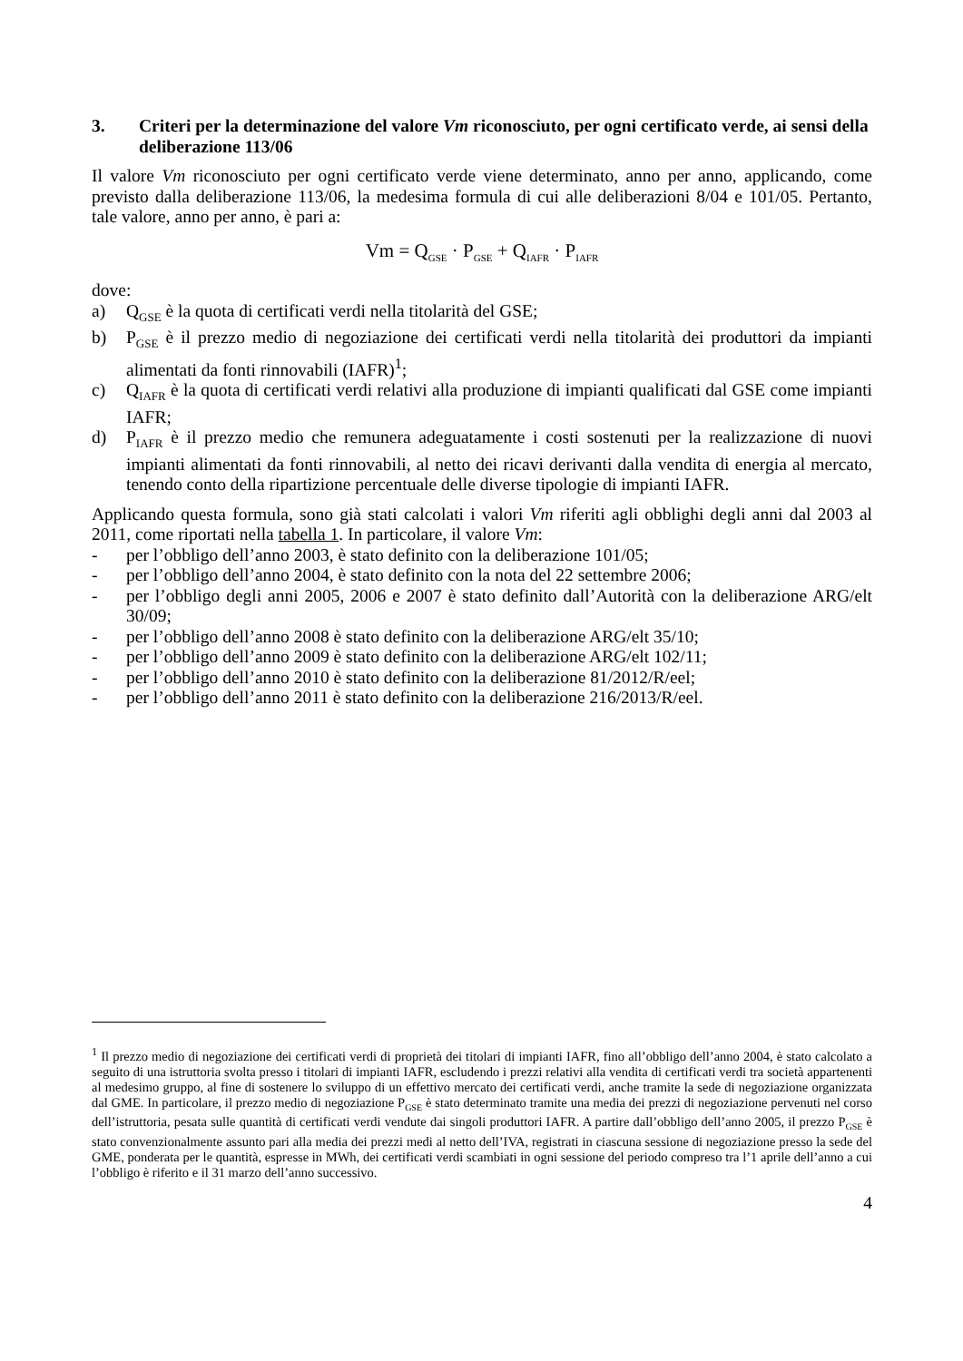3. Criteri per la determinazione del valore Vm riconosciuto, per ogni certificato verde, ai sensi della deliberazione 113/06
Il valore Vm riconosciuto per ogni certificato verde viene determinato, anno per anno, applicando, come previsto dalla deliberazione 113/06, la medesima formula di cui alle deliberazioni 8/04 e 101/05. Pertanto, tale valore, anno per anno, è pari a:
Vm = Q<sub>GSE</sub> · P<sub>GSE</sub> + Q<sub>IAFR</sub> · P<sub>IAFR</sub>
dove:
a) Q<sub>GSE</sub> è la quota di certificati verdi nella titolarità del GSE;
b) P<sub>GSE</sub> è il prezzo medio di negoziazione dei certificati verdi nella titolarità dei produttori da impianti alimentati da fonti rinnovabili (IAFR)<sup>1</sup>;
c) Q<sub>IAFR</sub> è la quota di certificati verdi relativi alla produzione di impianti qualificati dal GSE come impianti IAFR;
d) P<sub>IAFR</sub> è il prezzo medio che remunera adeguatamente i costi sostenuti per la realizzazione di nuovi impianti alimentati da fonti rinnovabili, al netto dei ricavi derivanti dalla vendita di energia al mercato, tenendo conto della ripartizione percentuale delle diverse tipologie di impianti IAFR.
Applicando questa formula, sono già stati calcolati i valori Vm riferiti agli obblighi degli anni dal 2003 al 2011, come riportati nella tabella 1. In particolare, il valore Vm:
- per l’obbligo dell’anno 2003, è stato definito con la deliberazione 101/05;
- per l’obbligo dell’anno 2004, è stato definito con la nota del 22 settembre 2006;
- per l’obbligo degli anni 2005, 2006 e 2007 è stato definito dall’Autorità con la deliberazione ARG/elt 30/09;
- per l’obbligo dell’anno 2008 è stato definito con la deliberazione ARG/elt 35/10;
- per l’obbligo dell’anno 2009 è stato definito con la deliberazione ARG/elt 102/11;
- per l’obbligo dell’anno 2010 è stato definito con la deliberazione 81/2012/R/eel;
- per l’obbligo dell’anno 2011 è stato definito con la deliberazione 216/2013/R/eel.
<sup>1</sup> Il prezzo medio di negoziazione dei certificati verdi di proprietà dei titolari di impianti IAFR, fino all’obbligo dell’anno 2004, è stato calcolato a seguito di una istruttoria svolta presso i titolari di impianti IAFR, escludendo i prezzi relativi alla vendita di certificati verdi tra società appartenenti al medesimo gruppo, al fine di sostenere lo sviluppo di un effettivo mercato dei certificati verdi, anche tramite la sede di negoziazione organizzata dal GME. In particolare, il prezzo medio di negoziazione P<sub>GSE</sub> è stato determinato tramite una media dei prezzi di negoziazione pervenuti nel corso dell’istruttoria, pesata sulle quantità di certificati verdi vendute dai singoli produttori IAFR. A partire dall’obbligo dell’anno 2005, il prezzo P<sub>GSE</sub> è stato convenzionalmente assunto pari alla media dei prezzi medi al netto dell’IVA, registrati in ciascuna sessione di negoziazione presso la sede del GME, ponderata per le quantità, espresse in MWh, dei certificati verdi scambiati in ogni sessione del periodo compreso tra l’1 aprile dell’anno a cui l’obbligo è riferito e il 31 marzo dell’anno successivo.
4